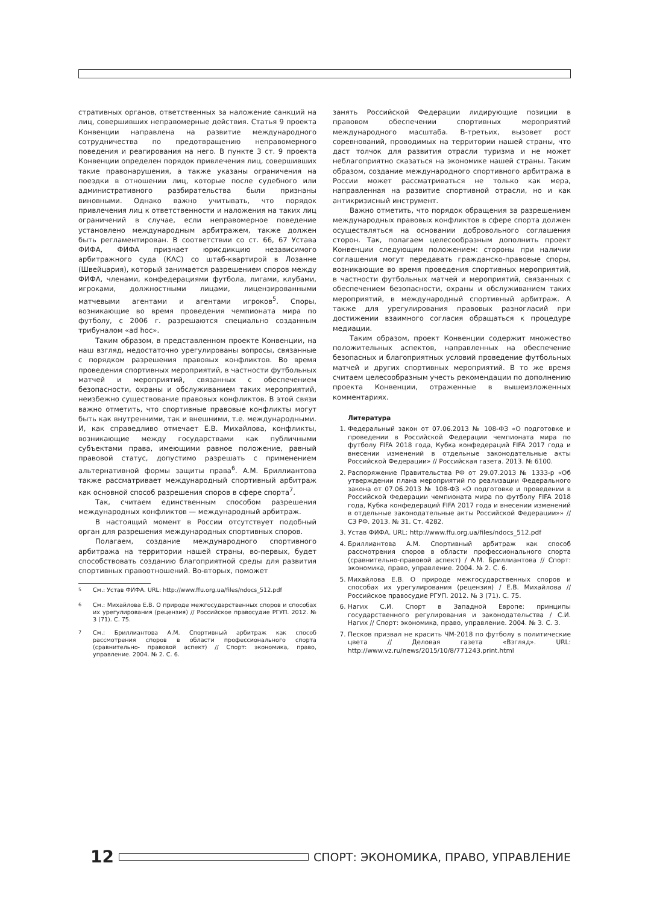стративных органов, ответственных за наложение санкций на лиц, совершивших неправомерные действия. Статья 9 проекта Конвенции направлена на развитие международного сотрудничества по предотвращению неправомерного поведения и реагирования на него. В пункте 3 ст. 9 проекта Конвенции определен порядок привлечения лиц, совершивших такие правонарушения, а также указаны ограничения на поездки в отношении лиц, которые после судебного или административного разбирательства были признаны виновными. Однако важно учитывать, что порядок привлечения лиц к ответственности и наложения на таких лиц ограничений в случае, если неправомерное поведение установлено международным арбитражем, также должен быть регламентирован. В соответствии со ст. 66, 67 Устава ФИФА, ФИФА признает юрисдикцию независимого арбитражного суда (КАС) со штаб-квартирой в Лозанне (Швейцария), который занимается разрешением споров между ФИФА, членами, конфедерациями футбола, лигами, клубами, игроками, должностными лицами, лицензированными матчевыми агентами и агентами игроков<sup>5</sup>. Споры, возникающие во время проведения чемпионата мира по футболу, с 2006 г. разрешаются специально созданным трибуналом «ad hoc».
Таким образом, в представленном проекте Конвенции, на наш взгляд, недостаточно урегулированы вопросы, связанные с порядком разрешения правовых конфликтов. Во время проведения спортивных мероприятий, в частности футбольных матчей и мероприятий, связанных с обеспечением безопасности, охраны и обслуживанием таких мероприятий, неизбежно существование правовых конфликтов. В этой связи важно отметить, что спортивные правовые конфликты могут быть как внутренними, так и внешними, т.е. международными. И, как справедливо отмечает Е.В. Михайлова, конфликты, возникающие между государствами как публичными субъектами права, имеющими равное положение, равный правовой статус, допустимо разрешать с применением альтернативной формы защиты права<sup>6</sup>. А.М. Бриллиантова также рассматривает международный спортивный арбитраж как основной способ разрешения споров в сфере спорта<sup>7</sup>.
Так, считаем единственным способом разрешения международных конфликтов — международный арбитраж.
В настоящий момент в России отсутствует подобный орган для разрешения международных спортивных споров.
Полагаем, создание международного спортивного арбитража на территории нашей страны, во-первых, будет способствовать созданию благоприятной среды для развития спортивных правоотношений. Во-вторых, поможет
<sup>5</sup> См.: Устав ФИФА. URL: http://www.ffu.org.ua/files/ndocs_512.pdf
<sup>6</sup> См.: Михайлова Е.В. О природе межгосударственных споров и способах их урегулирования (рецензия) // Российское правосудие РГУП. 2012. № 3 (71). С. 75.
<sup>7</sup> См.: Бриллиантова А.М. Спортивный арбитраж как способ рассмотрения споров в области профессионального спорта (сравнительно- правовой аспект) // Спорт: экономика, право, управление. 2004. № 2. С. 6.
занять Российской Федерации лидирующие позиции в правовом обеспечении спортивных мероприятий международного масштаба. В-третьих, вызовет рост соревнований, проводимых на территории нашей страны, что даст толчок для развития отрасли туризма и не может неблагоприятно сказаться на экономике нашей страны. Таким образом, создание международного спортивного арбитража в России может рассматриваться не только как мера, направленная на развитие спортивной отрасли, но и как антикризисный инструмент.
Важно отметить, что порядок обращения за разрешением международных правовых конфликтов в сфере спорта должен осуществляться на основании добровольного соглашения сторон. Так, полагаем целесообразным дополнить проект Конвенции следующим положением: стороны при наличии соглашения могут передавать гражданско-правовые споры, возникающие во время проведения спортивных мероприятий, в частности футбольных матчей и мероприятий, связанных с обеспечением безопасности, охраны и обслуживанием таких мероприятий, в международный спортивный арбитраж. А также для урегулирования правовых разногласий при достижении взаимного согласия обращаться к процедуре медиации.
Таким образом, проект Конвенции содержит множество положительных аспектов, направленных на обеспечение безопасных и благоприятных условий проведение футбольных матчей и других спортивных мероприятий. В то же время считаем целесообразным учесть рекомендации по дополнению проекта Конвенции, отраженные в вышеизложенных комментариях.
Литература
1. Федеральный закон от 07.06.2013 № 108-ФЗ «О подготовке и проведении в Российской Федерации чемпионата мира по футболу FIFA 2018 года, Кубка конфедераций FIFA 2017 года и внесении изменений в отдельные законодательные акты Российской Федерации» // Российская газета. 2013. № 6100.
2. Распоряжение Правительства РФ от 29.07.2013 № 1333-р «Об утверждении плана мероприятий по реализации Федерального закона от 07.06.2013 № 108-ФЗ «О подготовке и проведении в Российской Федерации чемпионата мира по футболу FIFA 2018 года, Кубка конфедераций FIFA 2017 года и внесении изменений в отдельные законодательные акты Российской Федерации»» // СЗ РФ. 2013. № 31. Ст. 4282.
3. Устав ФИФА. URL: http://www.ffu.org.ua/files/ndocs_512.pdf
4. Бриллиантова А.М. Спортивный арбитраж как способ рассмотрения споров в области профессионального спорта (сравнительно-правовой аспект) / А.М. Бриллиантова // Спорт: экономика, право, управление. 2004. № 2. С. 6.
5. Михайлова Е.В. О природе межгосударственных споров и способах их урегулирования (рецензия) / Е.В. Михайлова // Российское правосудие РГУП. 2012. № 3 (71). С. 75.
6. Нагих С.И. Спорт в Западной Европе: принципы государственного регулирования и законодательства / С.И. Нагих // Спорт: экономика, право, управление. 2004. № 3. С. 3.
7. Песков призвал не красить ЧМ-2018 по футболу в политические цвета // Деловая газета «Взгляд». URL: http://www.vz.ru/news/2015/10/8/771243.print.html
12
СПОРТ: ЭКОНОМИКА, ПРАВО, УПРАВЛЕНИЕ